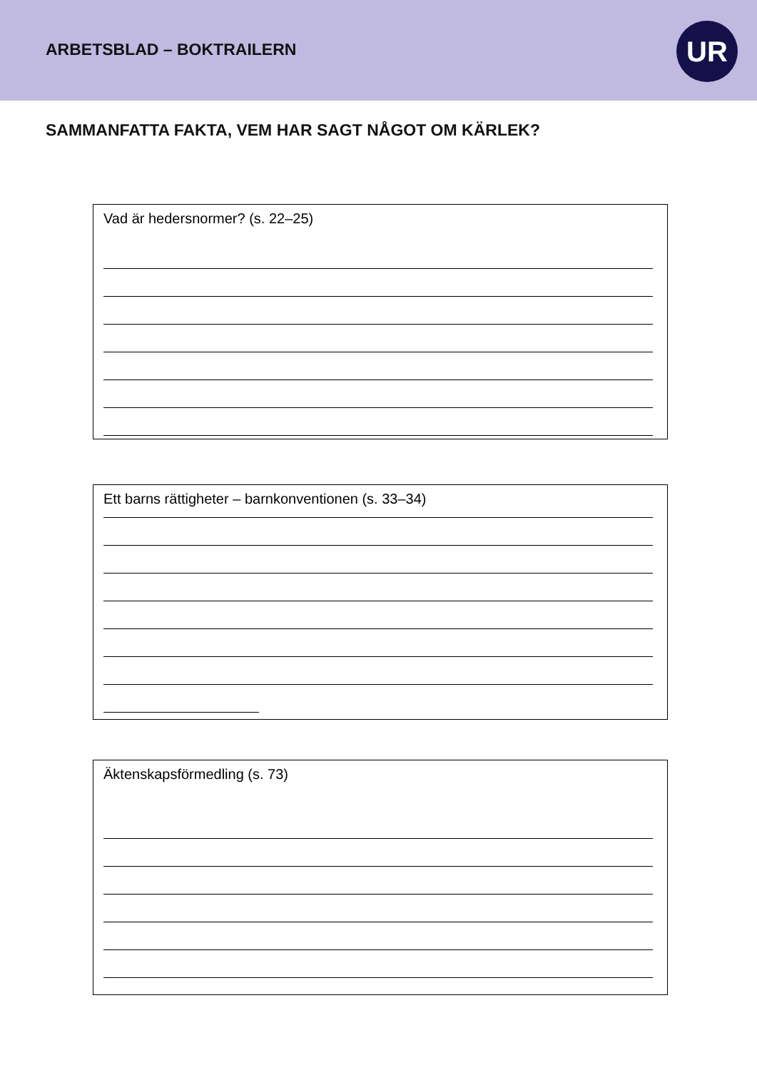ARBETSBLAD – BOKTRAILERN UR
SAMMANFATTA FAKTA, VEM HAR SAGT NÅGOT OM KÄRLEK?
Vad är hedersnormer? (s. 22–25)
Ett barns rättigheter – barnkonventionen (s. 33–34)
Äktenskapsförmedling (s. 73)